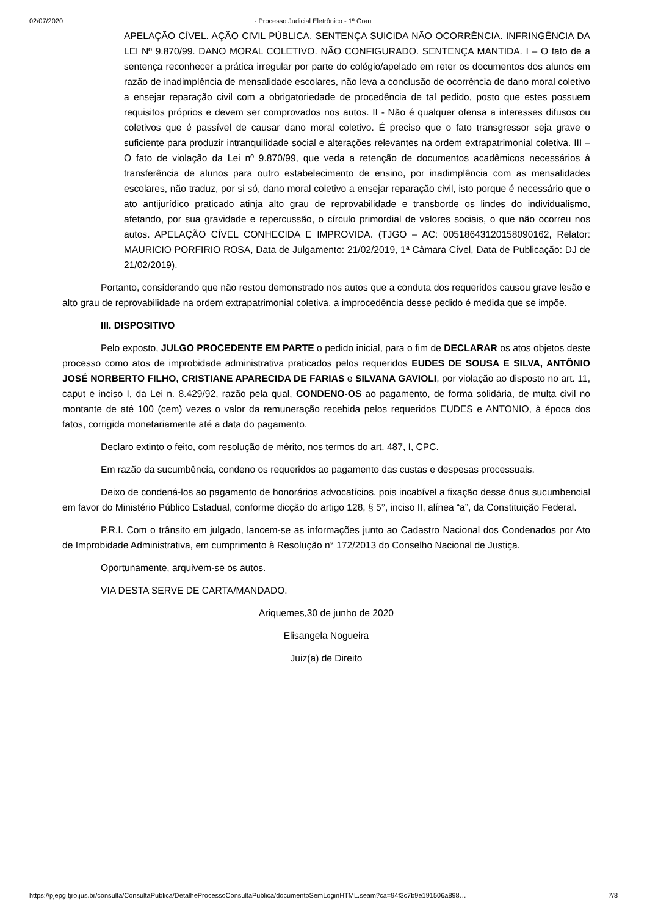02/07/2020 · Processo Judicial Eletrônico - 1º Grau
APELAÇÃO CÍVEL. AÇÃO CIVIL PÚBLICA. SENTENÇA SUICIDA NÃO OCORRÊNCIA. INFRINGÊNCIA DA LEI Nº 9.870/99. DANO MORAL COLETIVO. NÃO CONFIGURADO. SENTENÇA MANTIDA. I – O fato de a sentença reconhecer a prática irregular por parte do colégio/apelado em reter os documentos dos alunos em razão de inadimplência de mensalidade escolares, não leva a conclusão de ocorrência de dano moral coletivo a ensejar reparação civil com a obrigatoriedade de procedência de tal pedido, posto que estes possuem requisitos próprios e devem ser comprovados nos autos. II - Não é qualquer ofensa a interesses difusos ou coletivos que é passível de causar dano moral coletivo. É preciso que o fato transgressor seja grave o suficiente para produzir intranquilidade social e alterações relevantes na ordem extrapatrimonial coletiva. III – O fato de violação da Lei nº 9.870/99, que veda a retenção de documentos acadêmicos necessários à transferência de alunos para outro estabelecimento de ensino, por inadimplência com as mensalidades escolares, não traduz, por si só, dano moral coletivo a ensejar reparação civil, isto porque é necessário que o ato antijurídico praticado atinja alto grau de reprovabilidade e transborde os lindes do individualismo, afetando, por sua gravidade e repercussão, o círculo primordial de valores sociais, o que não ocorreu nos autos. APELAÇÃO CÍVEL CONHECIDA E IMPROVIDA. (TJGO – AC: 00518643120158090162, Relator: MAURICIO PORFIRIO ROSA, Data de Julgamento: 21/02/2019, 1ª Câmara Cível, Data de Publicação: DJ de 21/02/2019).
Portanto, considerando que não restou demonstrado nos autos que a conduta dos requeridos causou grave lesão e alto grau de reprovabilidade na ordem extrapatrimonial coletiva, a improcedência desse pedido é medida que se impõe.
III. DISPOSITIVO
Pelo exposto, JULGO PROCEDENTE EM PARTE o pedido inicial, para o fim de DECLARAR os atos objetos deste processo como atos de improbidade administrativa praticados pelos requeridos EUDES DE SOUSA E SILVA, ANTÔNIO JOSÉ NORBERTO FILHO, CRISTIANE APARECIDA DE FARIAS e SILVANA GAVIOLI, por violação ao disposto no art. 11, caput e inciso I, da Lei n. 8.429/92, razão pela qual, CONDENO-OS ao pagamento, de forma solidária, de multa civil no montante de até 100 (cem) vezes o valor da remuneração recebida pelos requeridos EUDES e ANTONIO, à época dos fatos, corrigida monetariamente até a data do pagamento.
Declaro extinto o feito, com resolução de mérito, nos termos do art. 487, I, CPC.
Em razão da sucumbência, condeno os requeridos ao pagamento das custas e despesas processuais.
Deixo de condená-los ao pagamento de honorários advocatícios, pois incabível a fixação desse ônus sucumbencial em favor do Ministério Público Estadual, conforme dicção do artigo 128, § 5°, inciso II, alínea “a”, da Constituição Federal.
P.R.I. Com o trânsito em julgado, lancem-se as informações junto ao Cadastro Nacional dos Condenados por Ato de Improbidade Administrativa, em cumprimento à Resolução n° 172/2013 do Conselho Nacional de Justiça.
Oportunamente, arquivem-se os autos.
VIA DESTA SERVE DE CARTA/MANDADO.
Ariquemes,30 de junho de 2020
Elisangela Nogueira
Juiz(a) de Direito
https://pjepg.tjro.jus.br/consulta/ConsultaPublica/DetalheProcessoConsultaPublica/documentoSemLoginHTML.seam?ca=94f3c7b9e191506a898… 7/8